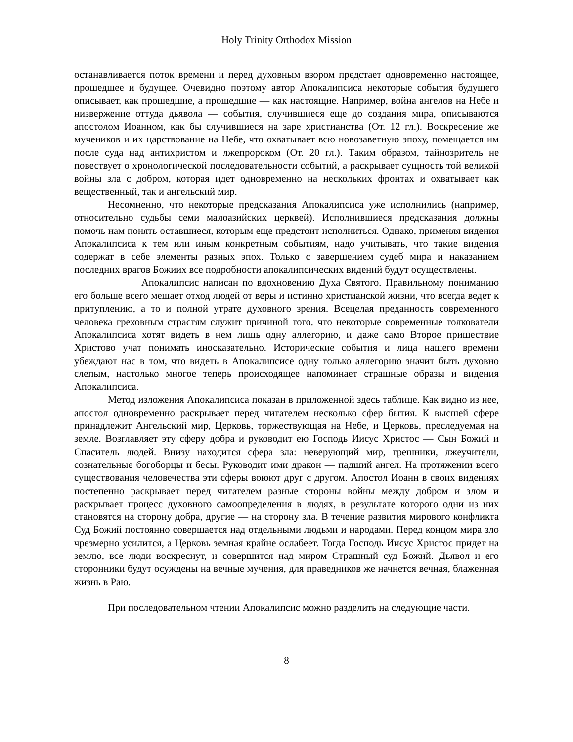Holy Trinity Orthodox Mission
останавливается поток времени и перед духовным взором предстает одновременно настоящее, прошедшее и будущее. Очевидно поэтому автор Апокалипсиса некоторые события будущего описывает, как прошедшие, а прошедшие — как настоящие. Например, война ангелов на Небе и низвержение оттуда дьявола — события, случившиеся еще до создания мира, описываются апостолом Иоанном, как бы случившиеся на заре христианства (От. 12 гл.). Воскресение же мучеников и их царствование на Небе, что охватывает всю новозаветную эпоху, помещается им после суда над антихристом и лжепророком (От. 20 гл.). Таким образом, тайнозритель не повествует о хронологической последовательности событий, а раскрывает сущность той великой войны зла с добром, которая идет одновременно на нескольких фронтах и охватывает как вещественный, так и ангельский мир.
Несомненно, что некоторые предсказания Апокалипсиса уже исполнились (например, относительно судьбы семи малоазийских церквей). Исполнившиеся предсказания должны помочь нам понять оставшиеся, которым еще предстоит исполниться. Однако, применяя видения Апокалипсиса к тем или иным конкретным событиям, надо учитывать, что такие видения содержат в себе элементы разных эпох. Только с завершением судеб мира и наказанием последних врагов Божиих все подробности апокалипсических видений будут осуществлены.
Апокалипсис написан по вдохновению Духа Святого. Правильному пониманию его больше всего мешает отход людей от веры и истинно христианской жизни, что всегда ведет к притуплению, а то и полной утрате духовного зрения. Всецелая преданность современного человека греховным страстям служит причиной того, что некоторые современные толкователи Апокалипсиса хотят видеть в нем лишь одну аллегорию, и даже само Второе пришествие Христово учат понимать иносказательно. Исторические события и лица нашего времени убеждают нас в том, что видеть в Апокалипсисе одну только аллегорию значит быть духовно слепым, настолько многое теперь происходящее напоминает страшные образы и видения Апокалипсиса.
Метод изложения Апокалипсиса показан в приложенной здесь таблице. Как видно из нее, апостол одновременно раскрывает перед читателем несколько сфер бытия. К высшей сфере принадлежит Ангельский мир, Церковь, торжествующая на Небе, и Церковь, преследуемая на земле. Возглавляет эту сферу добра и руководит ею Господь Иисус Христос — Сын Божий и Спаситель людей. Внизу находится сфера зла: неверующий мир, грешники, лжеучители, сознательные богоборцы и бесы. Руководит ими дракон — падший ангел. На протяжении всего существования человечества эти сферы воюют друг с другом. Апостол Иоанн в своих видениях постепенно раскрывает перед читателем разные стороны войны между добром и злом и раскрывает процесс духовного самоопределения в людях, в результате которого одни из них становятся на сторону добра, другие — на сторону зла. В течение развития мирового конфликта Суд Божий постоянно совершается над отдельными людьми и народами. Перед концом мира зло чрезмерно усилится, а Церковь земная крайне ослабеет. Тогда Господь Иисус Христос придет на землю, все люди воскреснут, и совершится над миром Страшный суд Божий. Дьявол и его сторонники будут осуждены на вечные мучения, для праведников же начнется вечная, блаженная жизнь в Раю.
При последовательном чтении Апокалипсис можно разделить на следующие части.
8